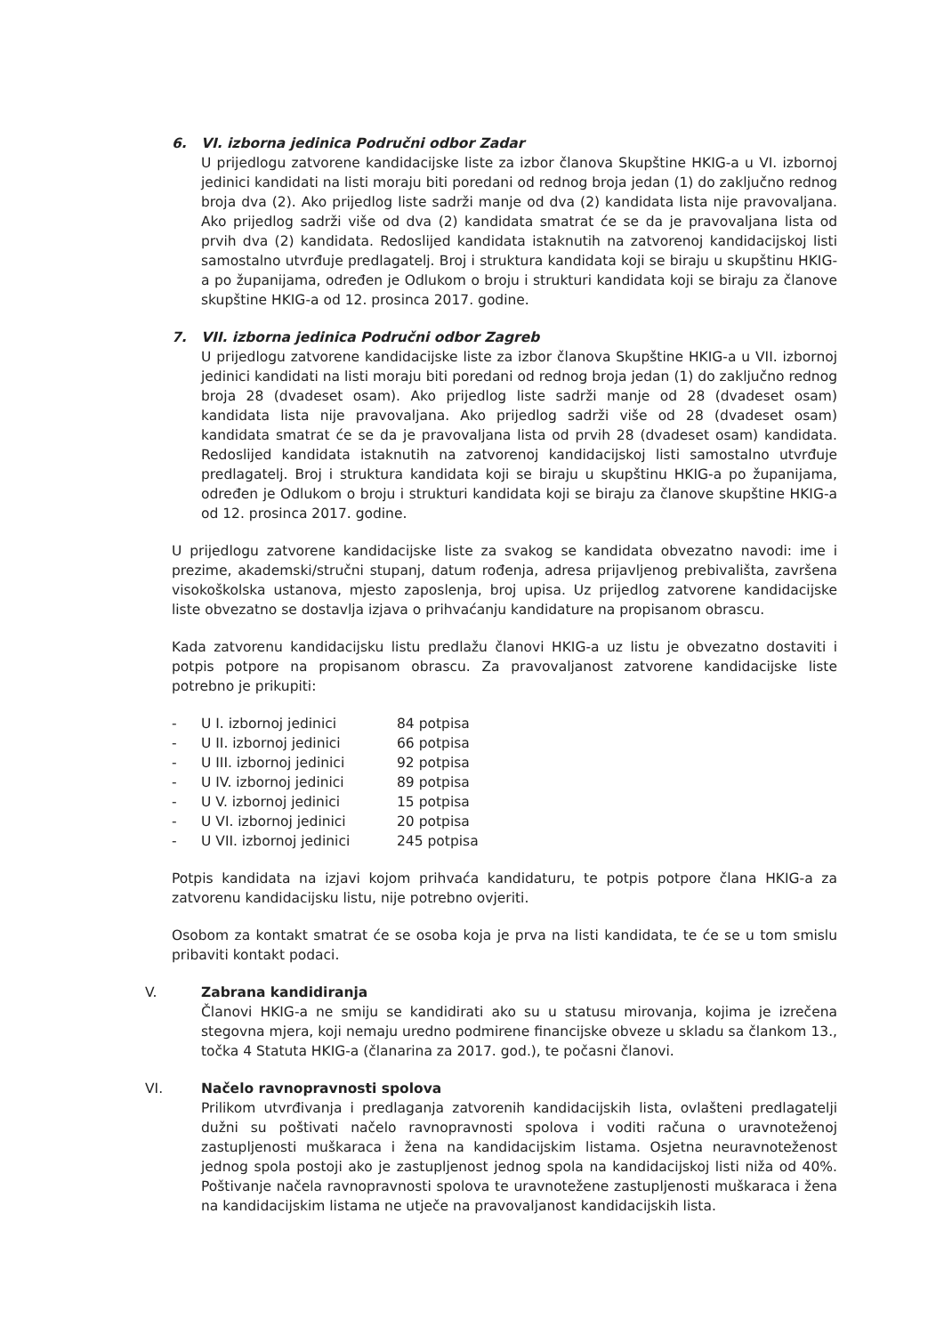6. VI. izborna jedinica Područni odbor Zadar
U prijedlogu zatvorene kandidacijske liste za izbor članova Skupštine HKIG-a u VI. izbornoj jedinici kandidati na listi moraju biti poredani od rednog broja jedan (1) do zaključno rednog broja dva (2). Ako prijedlog liste sadrži manje od dva (2) kandidata lista nije pravovaljana. Ako prijedlog sadrži više od dva (2) kandidata smatrat će se da je pravovaljana lista od prvih dva (2) kandidata. Redoslijed kandidata istaknutih na zatvorenoj kandidacijskoj listi samostalno utvrđuje predlagatelj. Broj i struktura kandidata koji se biraju u skupštinu HKIG-a po županijama, određen je Odlukom o broju i strukturi kandidata koji se biraju za članove skupštine HKIG-a od 12. prosinca 2017. godine.
7. VII. izborna jedinica Područni odbor Zagreb
U prijedlogu zatvorene kandidacijske liste za izbor članova Skupštine HKIG-a u VII. izbornoj jedinici kandidati na listi moraju biti poredani od rednog broja jedan (1) do zaključno rednog broja 28 (dvadeset osam). Ako prijedlog liste sadrži manje od 28 (dvadeset osam) kandidata lista nije pravovaljana. Ako prijedlog sadrži više od 28 (dvadeset osam) kandidata smatrat će se da je pravovaljana lista od prvih 28 (dvadeset osam) kandidata. Redoslijed kandidata istaknutih na zatvorenoj kandidacijskoj listi samostalno utvrđuje predlagatelj. Broj i struktura kandidata koji se biraju u skupštinu HKIG-a po županijama, određen je Odlukom o broju i strukturi kandidata koji se biraju za članove skupštine HKIG-a od 12. prosinca 2017. godine.
U prijedlogu zatvorene kandidacijske liste za svakog se kandidata obvezatno navodi: ime i prezime, akademski/stručni stupanj, datum rođenja, adresa prijavljenog prebivališta, završena visokoškolska ustanova, mjesto zaposlenja, broj upisa. Uz prijedlog zatvorene kandidacijske liste obvezatno se dostavlja izjava o prihvaćanju kandidature na propisanom obrascu.
Kada zatvorenu kandidacijsku listu predlažu članovi HKIG-a uz listu je obvezatno dostaviti i potpis potpore na propisanom obrascu. Za pravovaljanost zatvorene kandidacijske liste potrebno je prikupiti:
| - | U I. izbornoj jedinici | 84 potpisa |
| - | U II. izbornoj jedinici | 66 potpisa |
| - | U III. izbornoj jedinici | 92 potpisa |
| - | U IV. izbornoj jedinici | 89 potpisa |
| - | U V. izbornoj jedinici | 15 potpisa |
| - | U VI. izbornoj jedinici | 20 potpisa |
| - | U VII. izbornoj jedinici | 245 potpisa |
Potpis kandidata na izjavi kojom prihvaća kandidaturu, te potpis potpore člana HKIG-a za zatvorenu kandidacijsku listu, nije potrebno ovjeriti.
Osobom za kontakt smatrat će se osoba koja je prva na listi kandidata, te će se u tom smislu pribaviti kontakt podaci.
V. Zabrana kandidiranja
Članovi HKIG-a ne smiju se kandidirati ako su u statusu mirovanja, kojima je izrečena stegovna mjera, koji nemaju uredno podmirene financijske obveze u skladu sa člankom 13., točka 4 Statuta HKIG-a (članarina za 2017. god.), te počasni članovi.
VI. Načelo ravnopravnosti spolova
Prilikom utvrđivanja i predlaganja zatvorenih kandidacijskih lista, ovlašteni predlagatelji dužni su poštivati načelo ravnopravnosti spolova i voditi računa o uravnoteženoj zastupljenosti muškaraca i žena na kandidacijskim listama. Osjetna neuravnoteženost jednog spola postoji ako je zastupljenost jednog spola na kandidacijskoj listi niža od 40%. Poštivanje načela ravnopravnosti spolova te uravnotežene zastupljenosti muškaraca i žena na kandidacijskim listama ne utječe na pravovaljanost kandidacijskih lista.